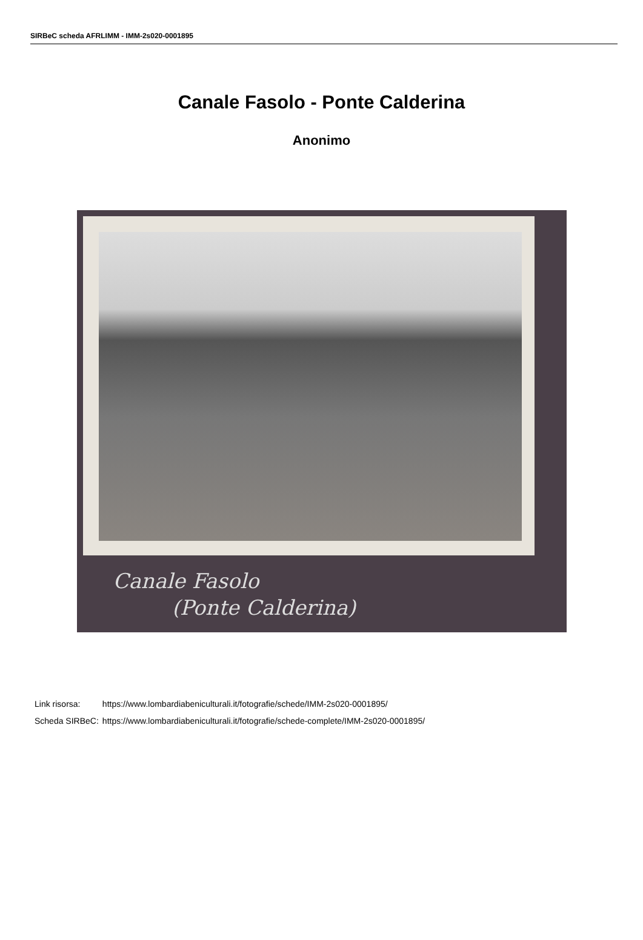SIRBeC scheda AFRLIMM - IMM-2s020-0001895
Canale Fasolo - Ponte Calderina
Anonimo
Canale Fasolo
(Ponte Calderina)
| Link risorsa: | https://www.lombardiabeniculturali.it/fotografie/schede/IMM-2s020-0001895/ |
| Scheda SIRBeC: | https://www.lombardiabeniculturali.it/fotografie/schede-complete/IMM-2s020-0001895/ |